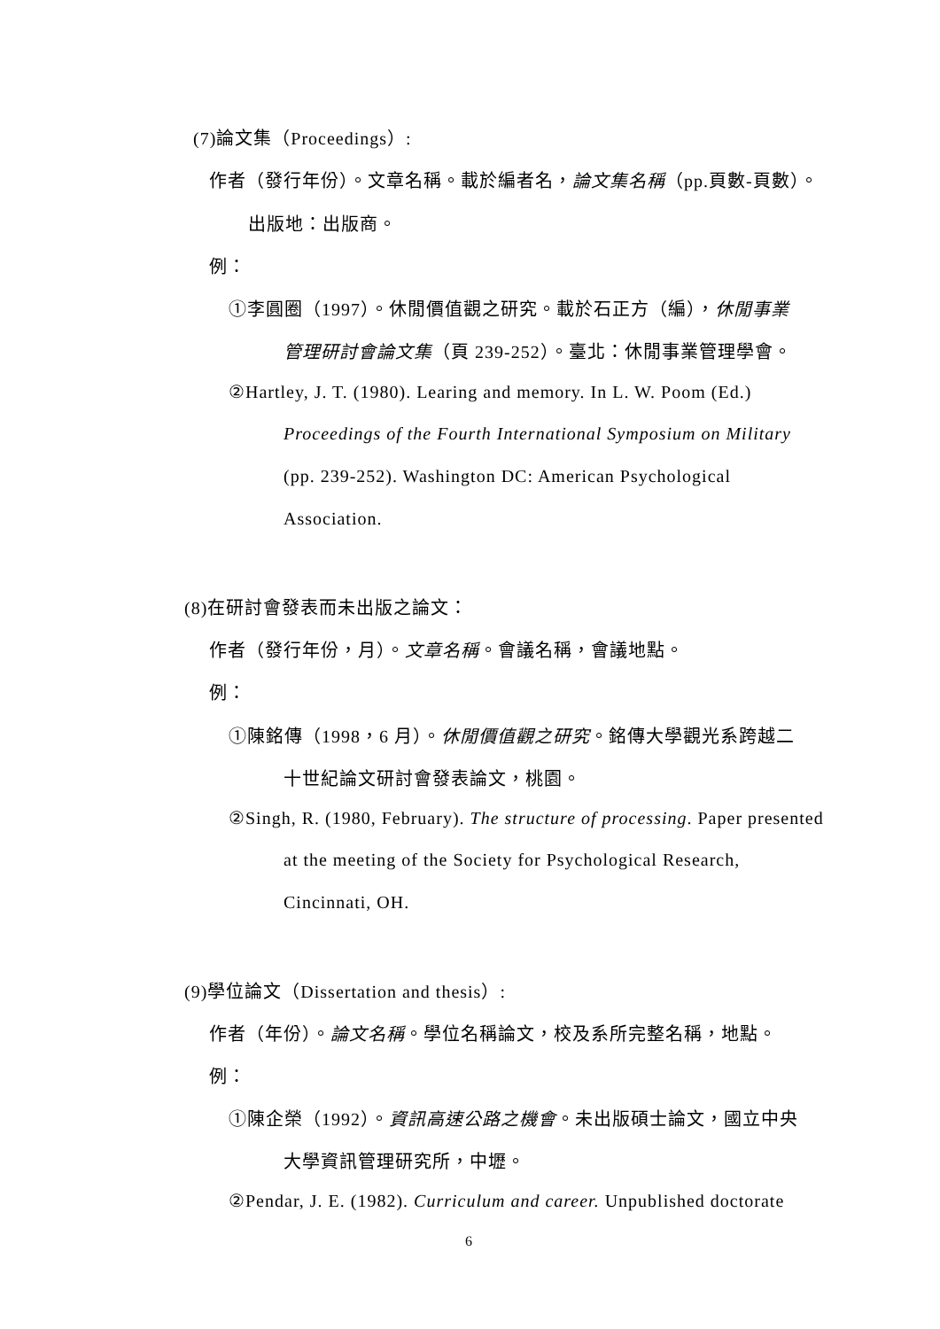(7)論文集（Proceedings）:
作者（發行年份）。文章名稱。載於編者名，論文集名稱（pp.頁數-頁數）。
出版地：出版商。
例：
①李圓圈（1997）。休閒價值觀之研究。載於石正方（編），休閒事業
管理研討會論文集（頁 239-252）。臺北：休閒事業管理學會。
②Hartley, J. T. (1980). Learing and memory. In L. W. Poom (Ed.)
Proceedings of the Fourth International Symposium on Military
(pp. 239-252). Washington DC: American Psychological
Association.
(8)在研討會發表而未出版之論文：
作者（發行年份，月）。文章名稱。會議名稱，會議地點。
例：
①陳銘傳（1998，6 月）。休閒價值觀之研究。銘傳大學觀光系跨越二
十世紀論文研討會發表論文，桃園。
②Singh, R. (1980, February). The structure of processing. Paper presented
at the meeting of the Society for Psychological Research,
Cincinnati, OH.
(9)學位論文（Dissertation and thesis）:
作者（年份）。論文名稱。學位名稱論文，校及系所完整名稱，地點。
例：
①陳企榮（1992）。資訊高速公路之機會。未出版碩士論文，國立中央
大學資訊管理研究所，中壢。
②Pendar, J. E. (1982). Curriculum and career. Unpublished doctorate
6